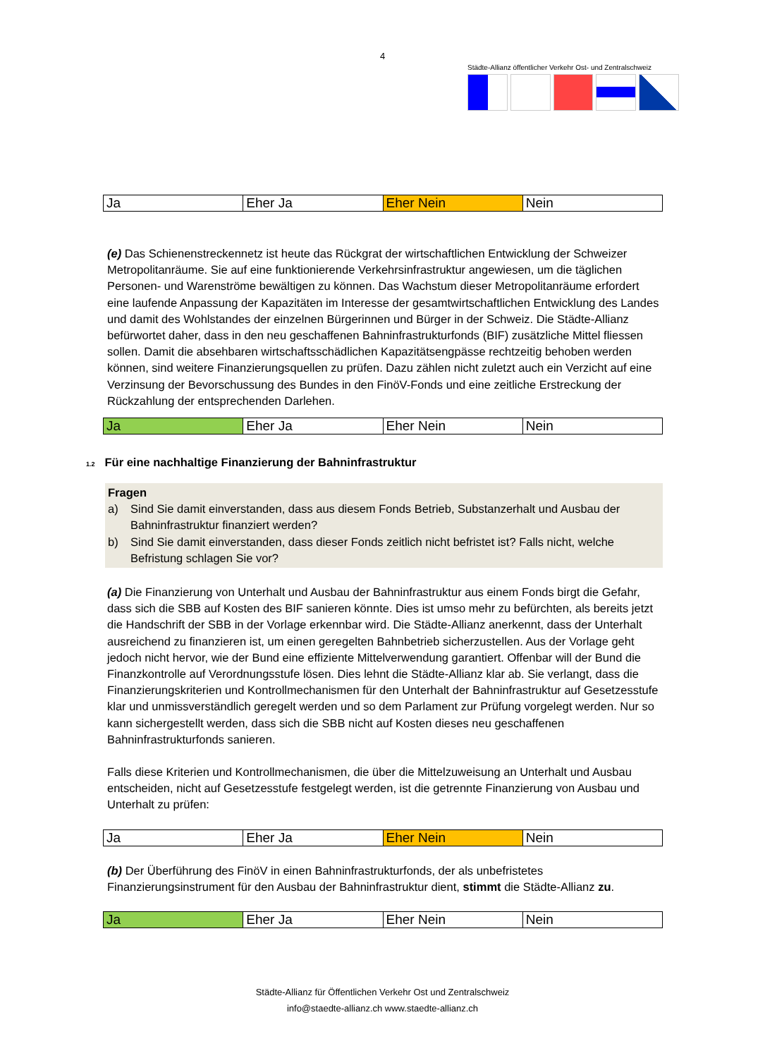4
Städte-Allianz öffentlicher Verkehr Ost- und Zentralschweiz
| Ja | Eher Ja | Eher Nein | Nein |
(e) Das Schienenstreckennetz ist heute das Rückgrat der wirtschaftlichen Entwicklung der Schweizer Metropolitanräume. Sie auf eine funktionierende Verkehrsinfrastruktur angewiesen, um die täglichen Personen- und Warenströme bewältigen zu können. Das Wachstum dieser Metropolitanräume erfordert eine laufende Anpassung der Kapazitäten im Interesse der gesamtwirtschaftlichen Entwicklung des Landes und damit des Wohlstandes der einzelnen Bürgerinnen und Bürger in der Schweiz. Die Städte-Allianz befürwortet daher, dass in den neu geschaffenen Bahninfrastrukturfonds (BIF) zusätzliche Mittel fliessen sollen. Damit die absehbaren wirtschaftsschädlichen Kapazitätsengpässe rechtzeitig behoben werden können, sind weitere Finanzierungsquellen zu prüfen. Dazu zählen nicht zuletzt auch ein Verzicht auf eine Verzinsung der Bevorschussung des Bundes in den FinöV-Fonds und eine zeitliche Erstreckung der Rückzahlung der entsprechenden Darlehen.
| Ja | Eher Ja | Eher Nein | Nein |
1.2 Für eine nachhaltige Finanzierung der Bahninfrastruktur
Fragen
a) Sind Sie damit einverstanden, dass aus diesem Fonds Betrieb, Substanzerhalt und Ausbau der Bahninfrastruktur finanziert werden?
b) Sind Sie damit einverstanden, dass dieser Fonds zeitlich nicht befristet ist? Falls nicht, welche Befristung schlagen Sie vor?
(a) Die Finanzierung von Unterhalt und Ausbau der Bahninfrastruktur aus einem Fonds birgt die Gefahr, dass sich die SBB auf Kosten des BIF sanieren könnte. Dies ist umso mehr zu befürchten, als bereits jetzt die Handschrift der SBB in der Vorlage erkennbar wird. Die Städte-Allianz anerkennt, dass der Unterhalt ausreichend zu finanzieren ist, um einen geregelten Bahnbetrieb sicherzustellen. Aus der Vorlage geht jedoch nicht hervor, wie der Bund eine effiziente Mittelverwendung garantiert. Offenbar will der Bund die Finanzkontrolle auf Verordnungsstufe lösen. Dies lehnt die Städte-Allianz klar ab. Sie verlangt, dass die Finanzierungskriterien und Kontrollmechanismen für den Unterhalt der Bahninfrastruktur auf Gesetzesstufe klar und unmissverständlich geregelt werden und so dem Parlament zur Prüfung vorgelegt werden. Nur so kann sichergestellt werden, dass sich die SBB nicht auf Kosten dieses neu geschaffenen Bahninfrastrukturfonds sanieren.
Falls diese Kriterien und Kontrollmechanismen, die über die Mittelzuweisung an Unterhalt und Ausbau entscheiden, nicht auf Gesetzesstufe festgelegt werden, ist die getrennte Finanzierung von Ausbau und Unterhalt zu prüfen:
| Ja | Eher Ja | Eher Nein | Nein |
(b) Der Überführung des FinöV in einen Bahninfrastrukturfonds, der als unbefristetes Finanzierungsinstrument für den Ausbau der Bahninfrastruktur dient, stimmt die Städte-Allianz zu.
| Ja | Eher Ja | Eher Nein | Nein |
Städte-Allianz für Öffentlichen Verkehr Ost und Zentralschweiz
info@staedte-allianz.ch www.staedte-allianz.ch